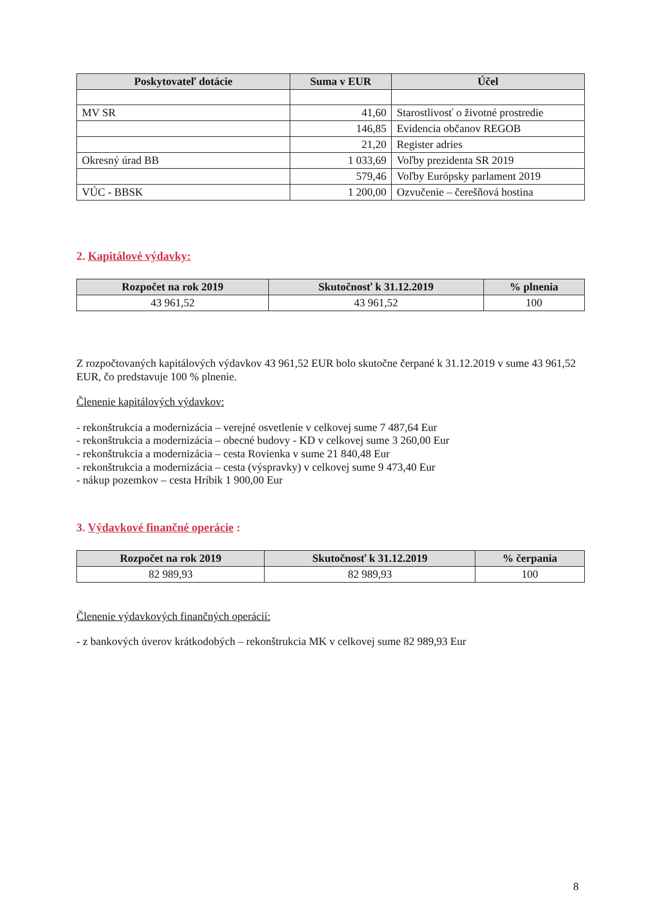| Poskytovateľ dotácie | Suma v EUR | Účel |
| --- | --- | --- |
| MV SR | 41,60 | Starostlivosť o životné prostredie |
| | 146,85 | Evidencia občanov REGOB |
| | 21,20 | Register adries |
| Okresný úrad BB | 1 033,69 | Voľby prezidenta SR 2019 |
| | 579,46 | Voľby Európsky parlament 2019 |
| VÚC - BBSK | 1 200,00 | Ozvučenie – čerešňová hostina |
2. Kapitálové výdavky:
| Rozpočet na rok 2019 | Skutočnosť k 31.12.2019 | % plnenia |
| --- | --- | --- |
| 43 961,52 | 43 961,52 | 100 |
Z rozpočtovaných kapitálových výdavkov 43 961,52 EUR bolo skutočne čerpané k 31.12.2019 v sume 43 961,52 EUR, čo predstavuje 100 % plnenie.
Členenie kapitálových výdavkov:
- rekonštrukcia a modernizácia – verejné osvetlenie v celkovej sume 7 487,64 Eur
- rekonštrukcia a modernizácia – obecné budovy - KD v celkovej sume 3 260,00 Eur
- rekonštrukcia a modernizácia – cesta Rovienka v sume 21 840,48 Eur
- rekonštrukcia a modernizácia – cesta (výspravky) v celkovej sume 9 473,40 Eur
- nákup pozemkov – cesta Hríbik 1 900,00 Eur
3. Výdavkové finančné operácie :
| Rozpočet na rok 2019 | Skutočnosť k 31.12.2019 | % čerpania |
| --- | --- | --- |
| 82 989,93 | 82 989,93 | 100 |
Členenie výdavkových finančných operácií:
- z bankových úverov krátkodobých – rekonštrukcia MK v celkovej sume 82 989,93 Eur
8